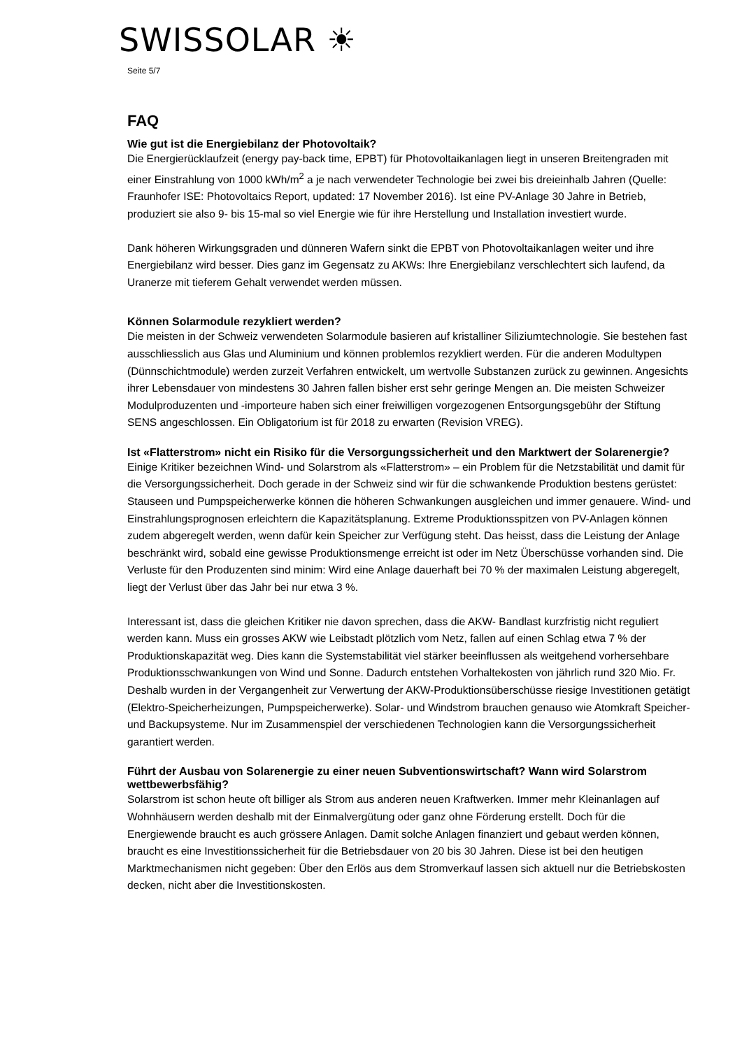SWISSOLAR ☀
Seite 5/7
FAQ
Wie gut ist die Energiebilanz der Photovoltaik?
Die Energierücklaufzeit (energy pay-back time, EPBT) für Photovoltaikanlagen liegt in unseren Breitengraden mit einer Einstrahlung von 1000 kWh/m<sup>2</sup> a je nach verwendeter Technologie bei zwei bis dreieinhalb Jahren (Quelle: Fraunhofer ISE: Photovoltaics Report, updated: 17 November 2016). Ist eine PV-Anlage 30 Jahre in Betrieb, produziert sie also 9- bis 15-mal so viel Energie wie für ihre Herstellung und Installation investiert wurde.
Dank höheren Wirkungsgraden und dünneren Wafern sinkt die EPBT von Photovoltaikanlagen weiter und ihre Energiebilanz wird besser. Dies ganz im Gegensatz zu AKWs: Ihre Energiebilanz verschlechtert sich laufend, da Uranerze mit tieferem Gehalt verwendet werden müssen.
Können Solarmodule rezykliert werden?
Die meisten in der Schweiz verwendeten Solarmodule basieren auf kristalliner Siliziumtechnologie. Sie bestehen fast ausschliesslich aus Glas und Aluminium und können problemlos rezykliert werden. Für die anderen Modultypen (Dünnschichtmodule) werden zurzeit Verfahren entwickelt, um wertvolle Substanzen zurück zu gewinnen. Angesichts ihrer Lebensdauer von mindestens 30 Jahren fallen bisher erst sehr geringe Mengen an. Die meisten Schweizer Modulproduzenten und -importeure haben sich einer freiwilligen vorgezogenen Entsorgungsgebühr der Stiftung SENS angeschlossen. Ein Obligatorium ist für 2018 zu erwarten (Revision VREG).
Ist «Flatterstrom» nicht ein Risiko für die Versorgungssicherheit und den Marktwert der Solarenergie?
Einige Kritiker bezeichnen Wind- und Solarstrom als «Flatterstrom» – ein Problem für die Netzstabilität und damit für die Versorgungssicherheit. Doch gerade in der Schweiz sind wir für die schwankende Produktion bestens gerüstet: Stauseen und Pumpspeicherwerke können die höheren Schwankungen ausgleichen und immer genauere. Wind- und Einstrahlungsprognosen erleichtern die Kapazitätsplanung. Extreme Produktionsspitzen von PV-Anlagen können zudem abgeregelt werden, wenn dafür kein Speicher zur Verfügung steht. Das heisst, dass die Leistung der Anlage beschränkt wird, sobald eine gewisse Produktionsmenge erreicht ist oder im Netz Überschüsse vorhanden sind. Die Verluste für den Produzenten sind minim: Wird eine Anlage dauerhaft bei 70 % der maximalen Leistung abgeregelt, liegt der Verlust über das Jahr bei nur etwa 3 %.
Interessant ist, dass die gleichen Kritiker nie davon sprechen, dass die AKW- Bandlast kurzfristig nicht reguliert werden kann. Muss ein grosses AKW wie Leibstadt plötzlich vom Netz, fallen auf einen Schlag etwa 7 % der Produktionskapazität weg. Dies kann die Systemstabilität viel stärker beeinflussen als weitgehend vorhersehbare Produktionsschwankungen von Wind und Sonne. Dadurch entstehen Vorhaltekosten von jährlich rund 320 Mio. Fr. Deshalb wurden in der Vergangenheit zur Verwertung der AKW-Produktionsüberschüsse riesige Investitionen getätigt (Elektro-Speicherheizungen, Pumpspeicherwerke). Solar- und Windstrom brauchen genauso wie Atomkraft Speicher- und Backupsysteme. Nur im Zusammenspiel der verschiedenen Technologien kann die Versorgungssicherheit garantiert werden.
Führt der Ausbau von Solarenergie zu einer neuen Subventionswirtschaft? Wann wird Solarstrom wettbewerbsfähig?
Solarstrom ist schon heute oft billiger als Strom aus anderen neuen Kraftwerken. Immer mehr Kleinanlagen auf Wohnhäusern werden deshalb mit der Einmalvergütung oder ganz ohne Förderung erstellt. Doch für die Energiewende braucht es auch grössere Anlagen. Damit solche Anlagen finanziert und gebaut werden können, braucht es eine Investitionssicherheit für die Betriebsdauer von 20 bis 30 Jahren. Diese ist bei den heutigen Marktmechanismen nicht gegeben: Über den Erlös aus dem Stromverkauf lassen sich aktuell nur die Betriebskosten decken, nicht aber die Investitionskosten.